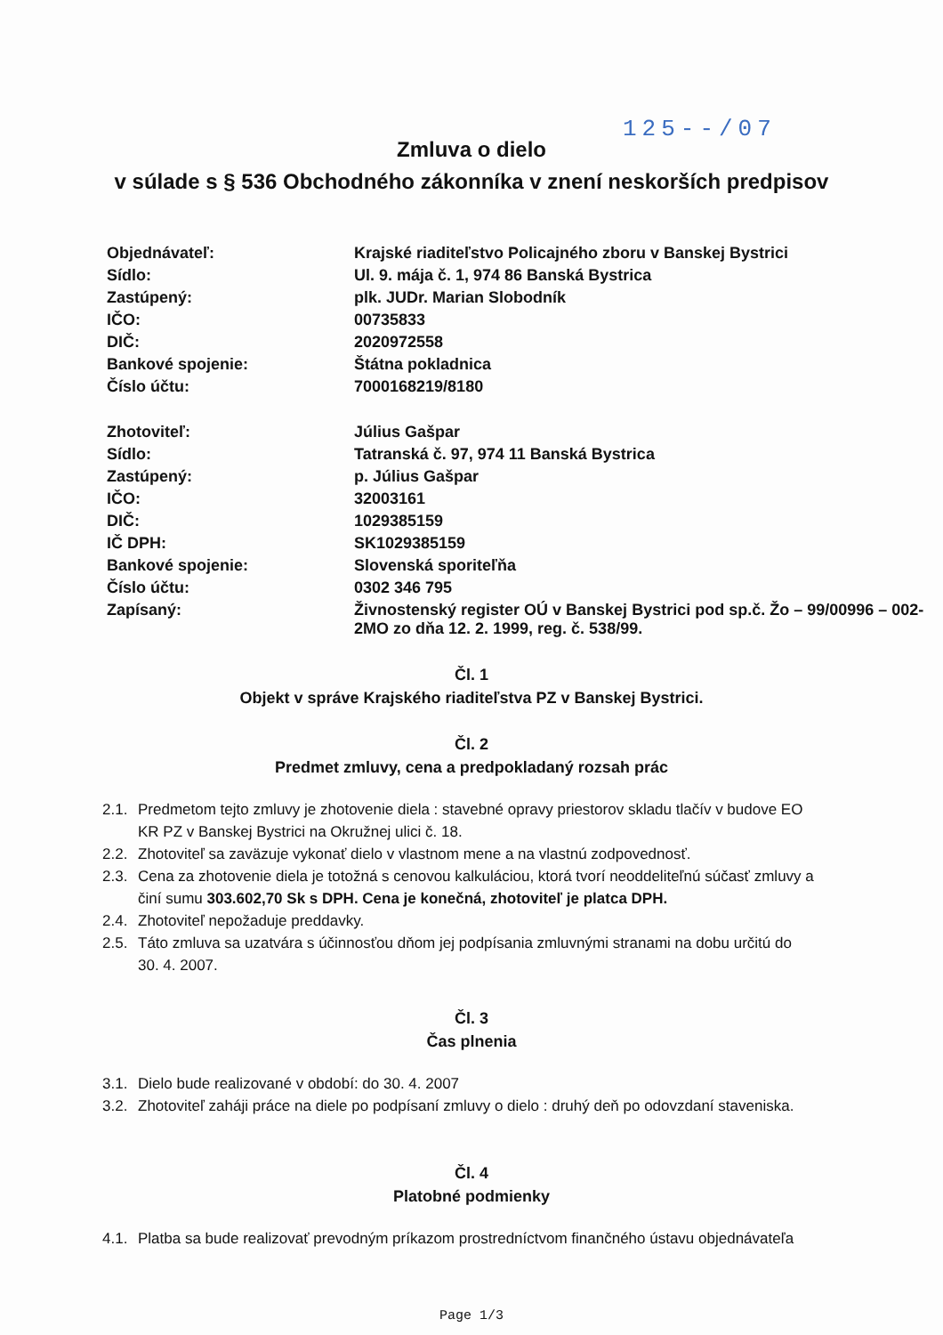125--/07
Zmluva o dielo
v súlade s § 536 Obchodného zákonníka v znení neskorších predpisov
| Objednávateľ: | Krajské riaditeľstvo Policajného zboru v Banskej Bystrici |
| Sídlo: | Ul. 9. mája č. 1, 974 86 Banská Bystrica |
| Zastúpený: | plk. JUDr. Marian Slobodník |
| IČO: | 00735833 |
| DIČ: | 2020972558 |
| Bankové spojenie: | Štátna pokladnica |
| Číslo účtu: | 7000168219/8180 |
| Zhotoviteľ: | Július Gašpar |
| Sídlo: | Tatranská č. 97, 974 11 Banská Bystrica |
| Zastúpený: | p. Július Gašpar |
| IČO: | 32003161 |
| DIČ: | 1029385159 |
| IČ DPH: | SK1029385159 |
| Bankové spojenie: | Slovenská sporiteľňa |
| Číslo účtu: | 0302 346 795 |
| Zapísaný: | Živnostenský register OÚ v Banskej Bystrici pod sp.č. Žo – 99/00996 – 002-2MO zo dňa 12. 2. 1999, reg. č. 538/99. |
Čl. 1
Objekt v správe Krajského riaditeľstva PZ v Banskej Bystrici.
Čl. 2
Predmet zmluvy, cena a predpokladaný rozsah prác
2.1.
Predmetom tejto zmluvy je zhotovenie diela : stavebné opravy priestorov skladu tlačív v budove EO KR PZ v Banskej Bystrici na Okružnej ulici č. 18.
2.2.
Zhotoviteľ sa zaväzuje vykonať dielo v vlastnom mene a na vlastnú zodpovednosť.
2.3.
Cena za zhotovenie diela je totožná s cenovou kalkuláciou, ktorá tvorí neoddeliteľnú súčasť zmluvy a činí sumu 303.602,70 Sk s DPH. Cena je konečná, zhotoviteľ je platca DPH.
2.4.
Zhotoviteľ nepožaduje preddavky.
2.5.
Táto zmluva sa uzatvára s účinnosťou dňom jej podpísania zmluvnými stranami na dobu určitú do 30. 4. 2007.
Čl. 3
Čas plnenia
3.1.
Dielo bude realizované v období: do 30. 4. 2007
3.2.
Zhotoviteľ zaháji práce na diele po podpísaní zmluvy o dielo : druhý deň po odovzdaní staveniska.
Čl. 4
Platobné podmienky
4.1.
Platba sa bude realizovať prevodným príkazom prostredníctvom finančného ústavu objednávateľa
Page 1/3